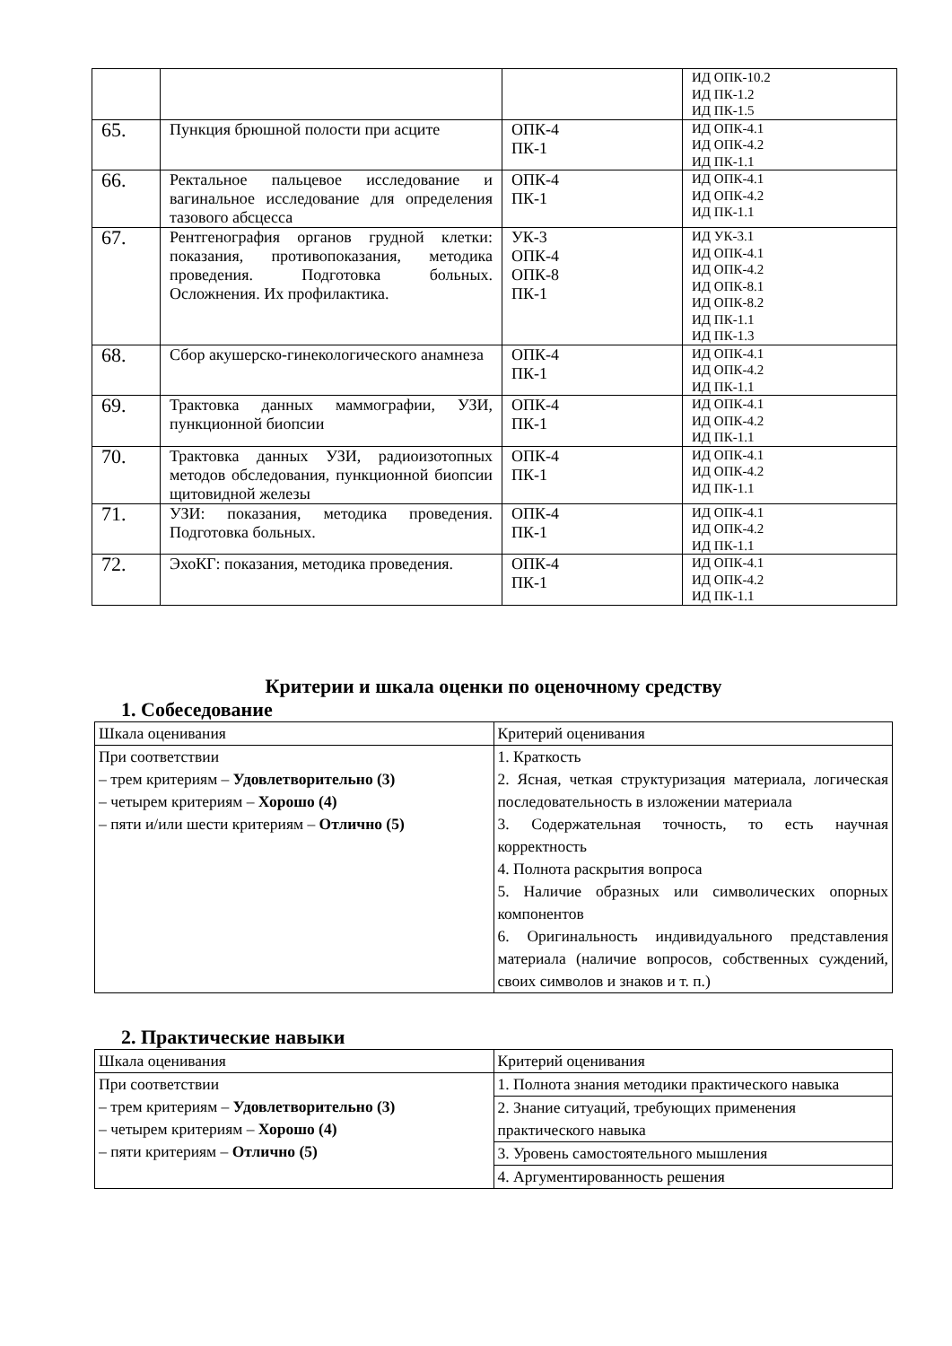| | | | ИД ОПК-10.2 ИД ПК-1.2 ИД ПК-1.5 |
| 65. | Пункция брюшной полости при асците | ОПК-4 ПК-1 | ИД ОПК-4.1 ИД ОПК-4.2 ИД ПК-1.1 |
| 66. | Ректальное пальцевое исследование и вагинальное исследование для определения тазового абсцесса | ОПК-4 ПК-1 | ИД ОПК-4.1 ИД ОПК-4.2 ИД ПК-1.1 |
| 67. | Рентгенография органов грудной клетки: показания, противопоказания, методика проведения. Подготовка больных. Осложнения. Их профилактика. | УК-3 ОПК-4 ОПК-8 ПК-1 | ИД УК-3.1 ИД ОПК-4.1 ИД ОПК-4.2 ИД ОПК-8.1 ИД ОПК-8.2 ИД ПК-1.1 ИД ПК-1.3 |
| 68. | Сбор акушерско-гинекологического анамнеза | ОПК-4 ПК-1 | ИД ОПК-4.1 ИД ОПК-4.2 ИД ПК-1.1 |
| 69. | Трактовка данных маммографии, УЗИ, пункционной биопсии | ОПК-4 ПК-1 | ИД ОПК-4.1 ИД ОПК-4.2 ИД ПК-1.1 |
| 70. | Трактовка данных УЗИ, радиоизотопных методов обследования, пункционной биопсии щитовидной железы | ОПК-4 ПК-1 | ИД ОПК-4.1 ИД ОПК-4.2 ИД ПК-1.1 |
| 71. | УЗИ: показания, методика проведения. Подготовка больных. | ОПК-4 ПК-1 | ИД ОПК-4.1 ИД ОПК-4.2 ИД ПК-1.1 |
| 72. | ЭхоКГ: показания, методика проведения. | ОПК-4 ПК-1 | ИД ОПК-4.1 ИД ОПК-4.2 ИД ПК-1.1 |
Критерии и шкала оценки по оценочному средству
1. Собеседование
| Шкала оценивания | Критерий оценивания |
| При соответствии – трем критериям – Удовлетворительно (3) – четырем критериям – Хорошо (4) – пяти и/или шести критериям – Отлично (5) | 1. Краткость 2. Ясная, четкая структуризация материала, логическая последовательность в изложении материала 3. Содержательная точность, то есть научная корректность 4. Полнота раскрытия вопроса 5. Наличие образных или символических опорных компонентов 6. Оригинальность индивидуального представления материала (наличие вопросов, собственных суждений, своих символов и знаков и т. п.) |
2. Практические навыки
| Шкала оценивания | Критерий оценивания |
| При соответствии – трем критериям – Удовлетворительно (3) – четырем критериям – Хорошо (4) – пяти критериям – Отлично (5) | 1. Полнота знания методики практического навыка |
| | 2. Знание ситуаций, требующих применения практического навыка |
| | 3. Уровень самостоятельного мышления |
| | 4. Аргументированность решения |